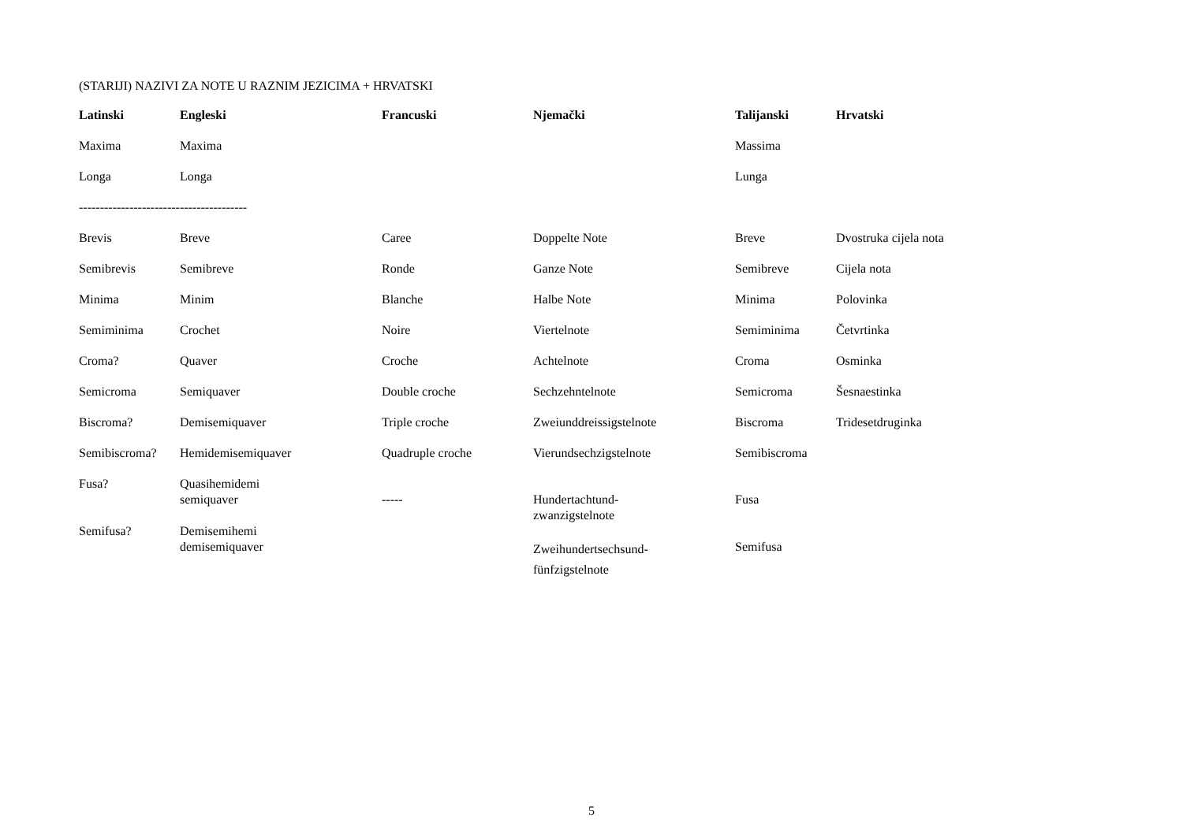(STARIJI) NAZIVI ZA NOTE U RAZNIM JEZICIMA + HRVATSKI
| Latinski | Engleski | Francuski | Njemački | Talijanski | Hrvatski |
| --- | --- | --- | --- | --- | --- |
| Maxima | Maxima | | | Massima | |
| Longa | Longa | | | Lunga | |
| ---------------------------------------- | | | | | |
| Brevis | Breve | Caree | Doppelte Note | Breve | Dvostruka cijela nota |
| Semibrevis | Semibreve | Ronde | Ganze Note | Semibreve | Cijela nota |
| Minima | Minim | Blanche | Halbe Note | Minima | Polovinka |
| Semiminima | Crochet | Noire | Viertelnote | Semiminima | Četvrtinka |
| Croma? | Quaver | Croche | Achtelnote | Croma | Osminka |
| Semicroma | Semiquaver | Double croche | Sechzehntelnote | Semicroma | Šesnaestinka |
| Biscroma? | Demisemiquaver | Triple croche | Zweiunddreissigstelnote | Biscroma | Tridesetdruginka |
| Semibiscroma? | Hemidemisemiquaver | Quadruple croche | Vierundsechzigstelnote | Semibiscroma | |
| Fusa? | Quasihemidemi semiquaver | ----- | Hundertachtund- zwanzigstelnote | Fusa | |
| Semifusa? | Demisemihemi demisemiquaver | | Zweihundertsechsund- fünfzigstelnote | Semifusa | |
5